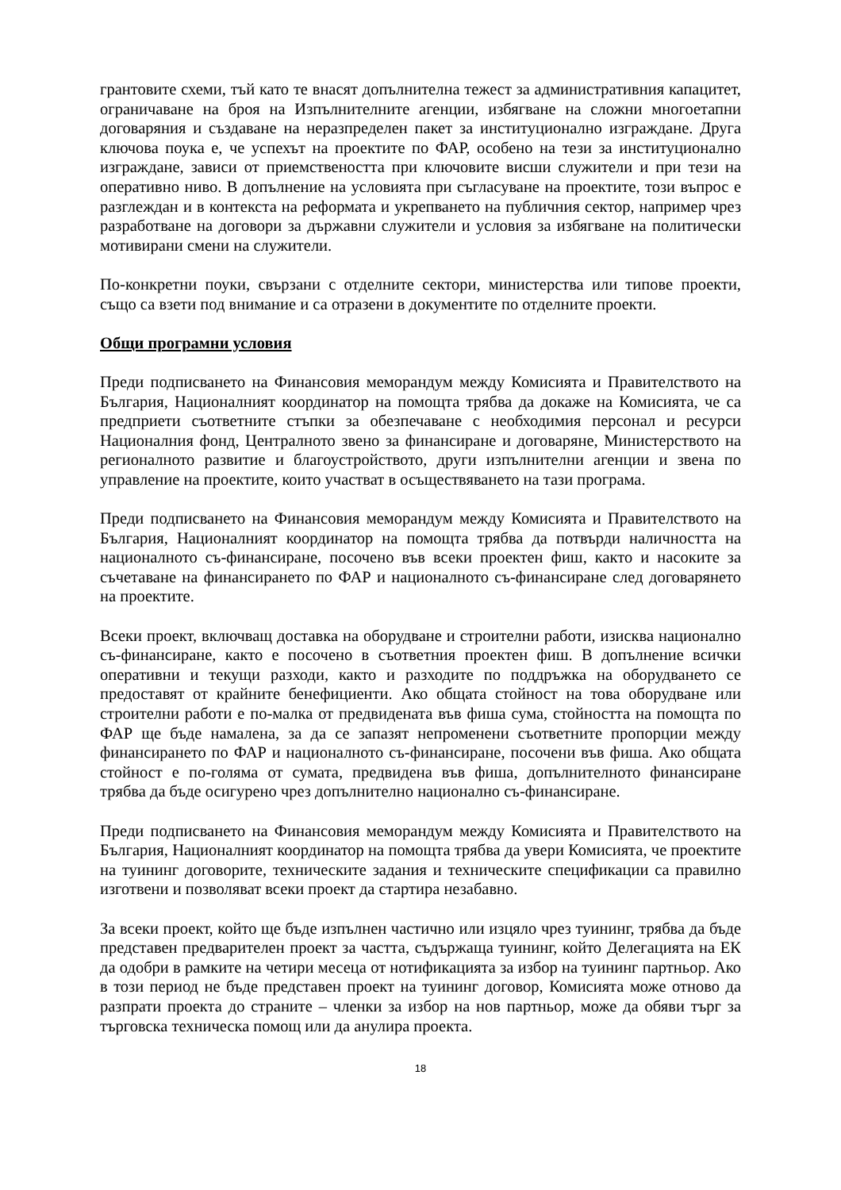грантовите схеми, тъй като те внасят допълнителна тежест за административния капацитет, ограничаване на броя на Изпълнителните агенции, избягване на сложни многоетапни договаряния и създаване на неразпределен пакет за институционално изграждане. Друга ключова поука е, че успехът на проектите по ФАР, особено на тези за институционално изграждане, зависи от приемствеността при ключовите висши служители и при тези на оперативно ниво. В допълнение на условията при съгласуване на проектите, този въпрос е разглеждан и в контекста на реформата и укрепването на публичния сектор, например чрез разработване на договори за държавни служители и условия за избягване на политически мотивирани смени на служители.
По-конкретни поуки, свързани с отделните сектори, министерства или типове проекти, също са взети под внимание и са отразени в документите по отделните проекти.
Общи програмни условия
Преди подписването на Финансовия меморандум между Комисията и Правителството на България, Националният координатор на помощта трябва да докаже на Комисията, че са предприети съответните стъпки за обезпечаване с необходимия персонал и ресурси Националния фонд, Централното звено за финансиране и договаряне, Министерството на регионалното развитие и благоустройството, други изпълнителни агенции и звена по управление на проектите, които участват в осъществяването на тази програма.
Преди подписването на Финансовия меморандум между Комисията и Правителството на България, Националният координатор на помощта трябва да потвърди наличността на националното съ-финансиране, посочено във всеки проектен фиш, както и насоките за съчетаване на финансирането по ФАР и националното съ-финансиране след договарянето на проектите.
Всеки проект, включващ доставка на оборудване и строителни работи, изисква национално съ-финансиране, както е посочено в съответния проектен фиш. В допълнение всички оперативни и текущи разходи, както и разходите по поддръжка на оборудването се предоставят от крайните бенефициенти. Ако общата стойност на това оборудване или строителни работи е по-малка от предвидената във фиша сума, стойността на помощта по ФАР ще бъде намалена, за да се запазят непроменени съответните пропорции между финансирането по ФАР и националното съ-финансиране, посочени във фиша. Ако общата стойност е по-голяма от сумата, предвидена във фиша, допълнителното финансиране трябва да бъде осигурено чрез допълнително национално съ-финансиране.
Преди подписването на Финансовия меморандум между Комисията и Правителството на България, Националният координатор на помощта трябва да увери Комисията, че проектите на туининг договорите, техническите задания и техническите спецификации са правилно изготвени и позволяват всеки проект да стартира незабавно.
За всеки проект, който ще бъде изпълнен частично или изцяло чрез туининг, трябва да бъде представен предварителен проект за частта, съдържаща туининг, който Делегацията на ЕК да одобри в рамките на четири месеца от нотификацията за избор на туининг партньор. Ако в този период не бъде представен проект на туининг договор, Комисията може отново да разпрати проекта до страните – членки за избор на нов партньор, може да обяви търг за търговска техническа помощ или да анулира проекта.
18